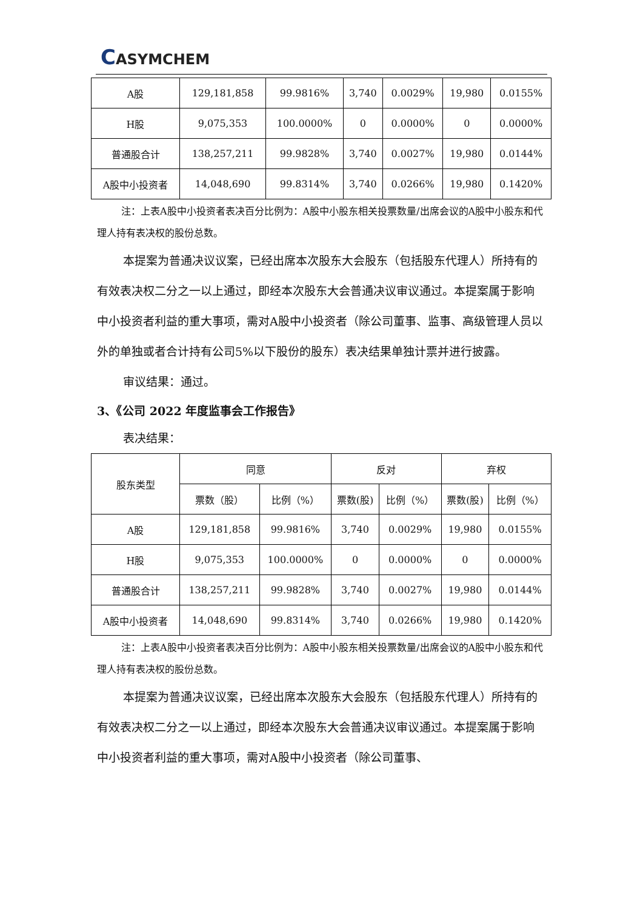CASYMCHEM
| A股 | 129,181,858 | 99.9816% | 3,740 | 0.0029% | 19,980 | 0.0155% |
| H股 | 9,075,353 | 100.0000% | 0 | 0.0000% | 0 | 0.0000% |
| 普通股合计 | 138,257,211 | 99.9828% | 3,740 | 0.0027% | 19,980 | 0.0144% |
| A股中小投资者 | 14,048,690 | 99.8314% | 3,740 | 0.0266% | 19,980 | 0.1420% |
注：上表A股中小投资者表决百分比例为：A股中小股东相关投票数量/出席会议的A股中小股东和代理人持有表决权的股份总数。
本提案为普通决议议案，已经出席本次股东大会股东（包括股东代理人）所持有的有效表决权二分之一以上通过，即经本次股东大会普通决议审议通过。本提案属于影响中小投资者利益的重大事项，需对A股中小投资者（除公司董事、监事、高级管理人员以外的单独或者合计持有公司5%以下股份的股东）表决结果单独计票并进行披露。
审议结果：通过。
3、《公司 2022 年度监事会工作报告》
表决结果：
| 股东类型 | 同意 | | 反对 | | 弃权 | |
| --- | --- | --- | --- | --- | --- | --- |
| | 票数（股） | 比例（%） | 票数(股) | 比例（%） | 票数(股) | 比例（%） |
| A股 | 129,181,858 | 99.9816% | 3,740 | 0.0029% | 19,980 | 0.0155% |
| H股 | 9,075,353 | 100.0000% | 0 | 0.0000% | 0 | 0.0000% |
| 普通股合计 | 138,257,211 | 99.9828% | 3,740 | 0.0027% | 19,980 | 0.0144% |
| A股中小投资者 | 14,048,690 | 99.8314% | 3,740 | 0.0266% | 19,980 | 0.1420% |
注：上表A股中小投资者表决百分比例为：A股中小股东相关投票数量/出席会议的A股中小股东和代理人持有表决权的股份总数。
本提案为普通决议议案，已经出席本次股东大会股东（包括股东代理人）所持有的有效表决权二分之一以上通过，即经本次股东大会普通决议审议通过。本提案属于影响中小投资者利益的重大事项，需对A股中小投资者（除公司董事、